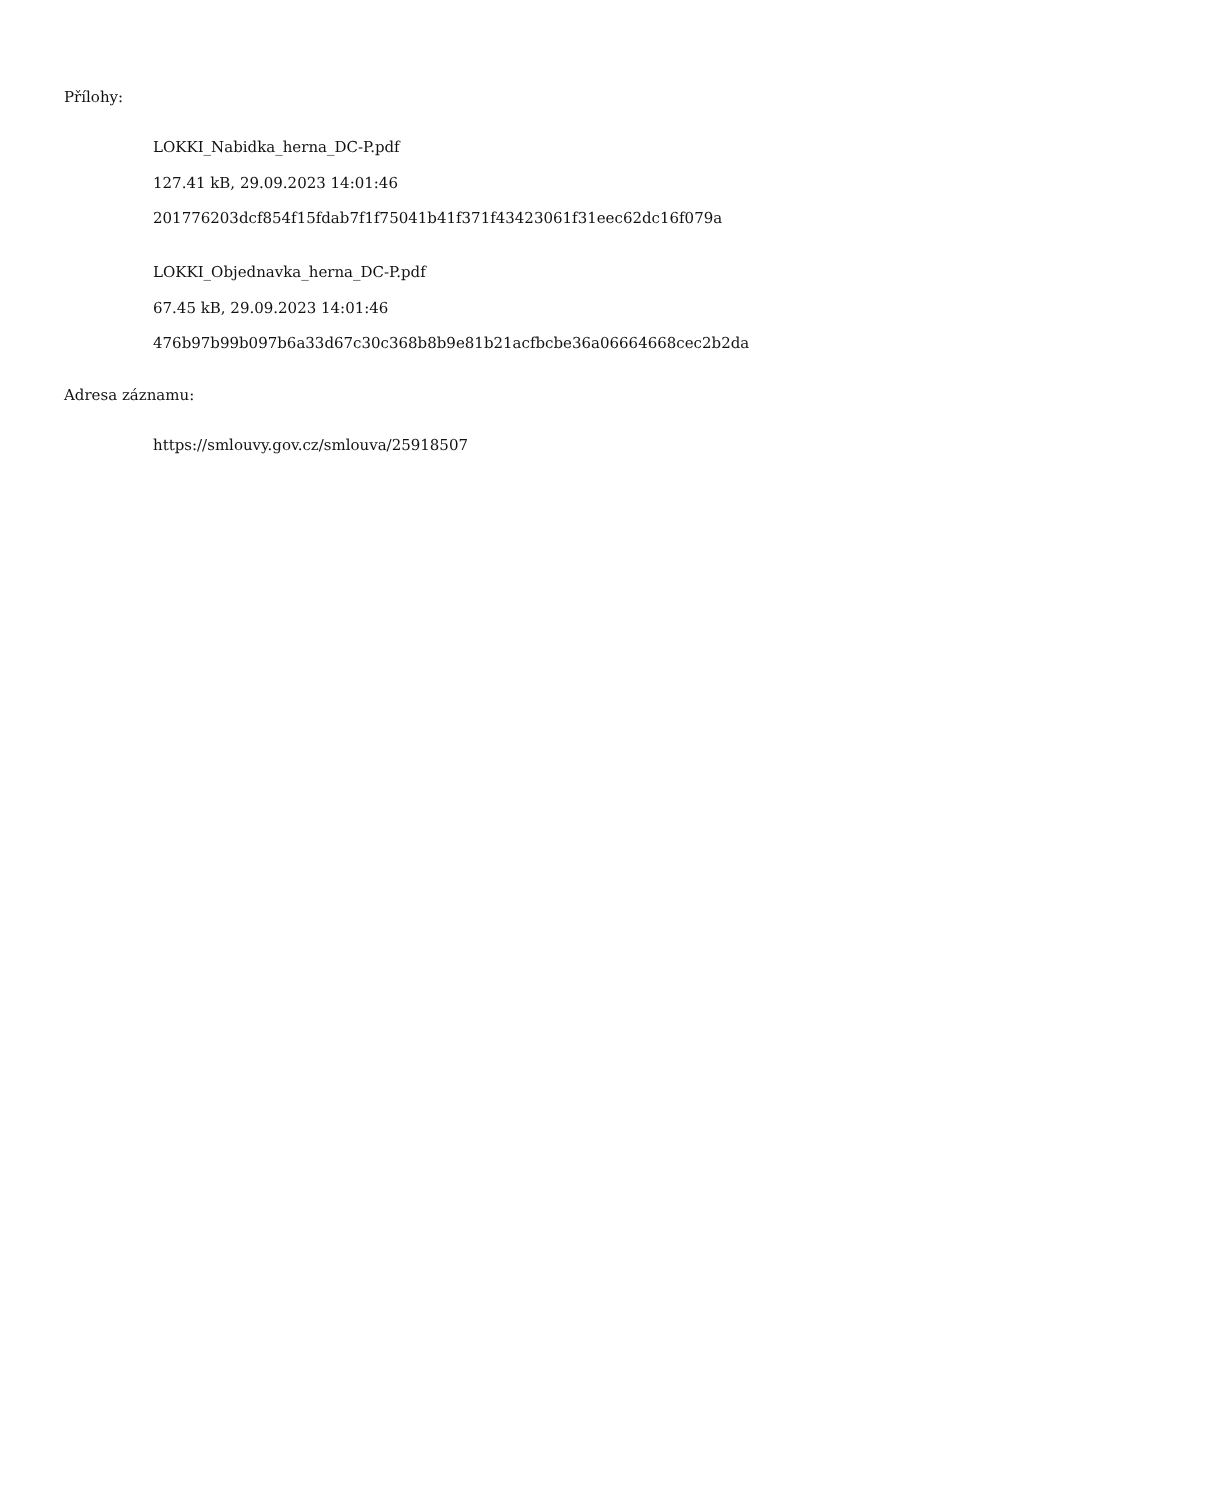Přílohy:
LOKKI_Nabidka_herna_DC-P.pdf
127.41 kB, 29.09.2023 14:01:46
201776203dcf854f15fdab7f1f75041b41f371f43423061f31eec62dc16f079a
LOKKI_Objednavka_herna_DC-P.pdf
67.45 kB, 29.09.2023 14:01:46
476b97b99b097b6a33d67c30c368b8b9e81b21acfbcbe36a06664668cec2b2da
Adresa záznamu:
https://smlouvy.gov.cz/smlouva/25918507